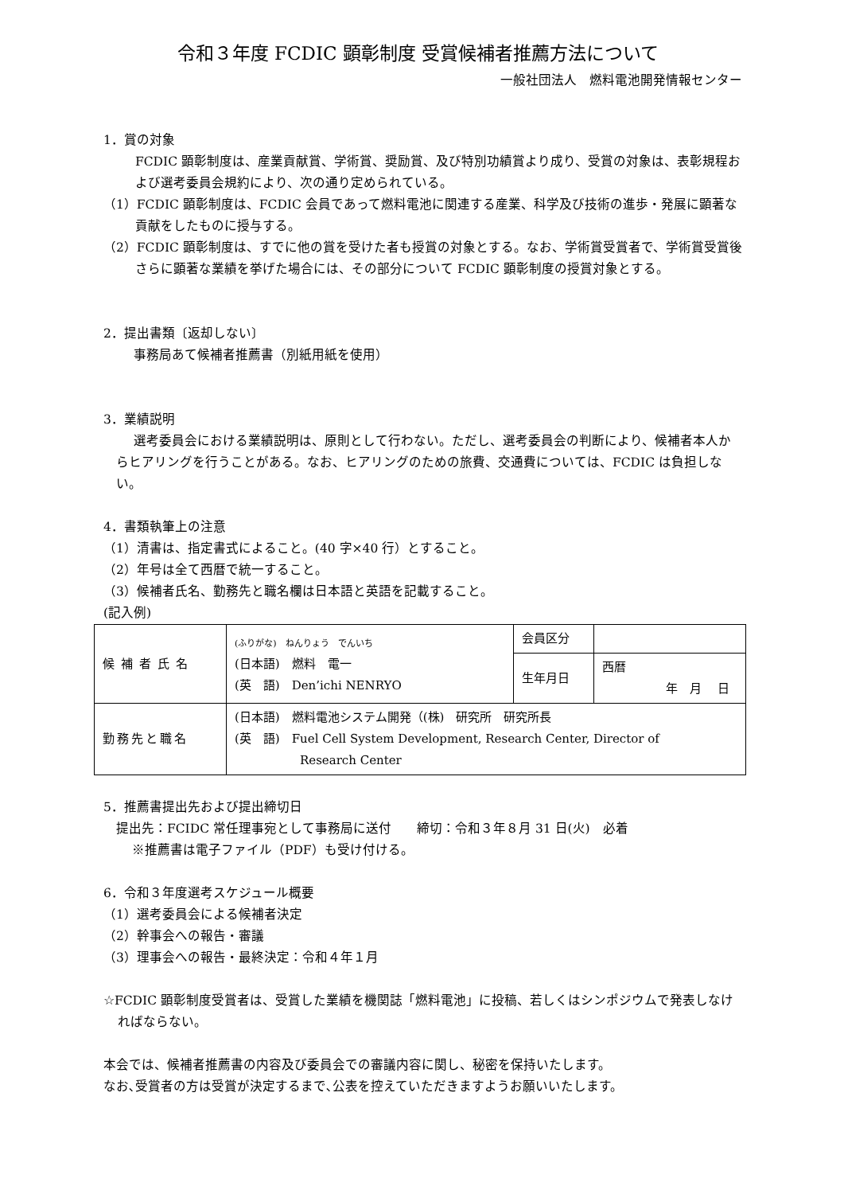令和３年度 FCDIC 顕彰制度 受賞候補者推薦方法について
一般社団法人　燃料電池開発情報センター
1．賞の対象
FCDIC 顕彰制度は、産業貢献賞、学術賞、奨励賞、及び特別功績賞より成り、受賞の対象は、表彰規程および選考委員会規約により、次の通り定められている。
（1）FCDIC 顕彰制度は、FCDIC 会員であって燃料電池に関連する産業、科学及び技術の進歩・発展に顕著な貢献をしたものに授与する。
（2）FCDIC 顕彰制度は、すでに他の賞を受けた者も授賞の対象とする。なお、学術賞受賞者で、学術賞受賞後さらに顕著な業績を挙げた場合には、その部分について FCDIC 顕彰制度の授賞対象とする。
2．提出書類〔返却しない〕
事務局あて候補者推薦書（別紙用紙を使用）
3．業績説明
選考委員会における業績説明は、原則として行わない。ただし、選考委員会の判断により、候補者本人からヒアリングを行うことがある。なお、ヒアリングのための旅費、交通費については、FCDIC は負担しない。
4．書類執筆上の注意
（1）清書は、指定書式によること。(40 字×40 行）とすること。
（2）年号は全て西暦で統一すること。
（3）候補者氏名、勤務先と職名欄は日本語と英語を記載すること。
(記入例)
| 候補者氏名 | (ふりがな) ねんりょう でんいち (日本語) 燃料 電一 (英 語) Den’ichi NENRYO | 会員区分 | |
| | | 生年月日 | 西暦 年 月 日 |
| 勤務先と職名 | (日本語) 燃料電池システム開発（(株) 研究所 研究所長 (英 語) Fuel Cell System Development, Research Center, Director of Research Center | | |
5．推薦書提出先および提出締切日
提出先：FCIDC 常任理事宛として事務局に送付　　締切：令和３年８月 31 日(火)　必着
※推薦書は電子ファイル（PDF）も受け付ける。
6．令和３年度選考スケジュール概要
（1）選考委員会による候補者決定
（2）幹事会への報告・審議
（3）理事会への報告・最終決定：令和４年１月
☆FCDIC 顕彰制度受賞者は、受賞した業績を機関誌「燃料電池」に投稿、若しくはシンポジウムで発表しなければならない。
本会では、候補者推薦書の内容及び委員会での審議内容に関し、秘密を保持いたします。
なお､受賞者の方は受賞が決定するまで､公表を控えていただきますようお願いいたします。